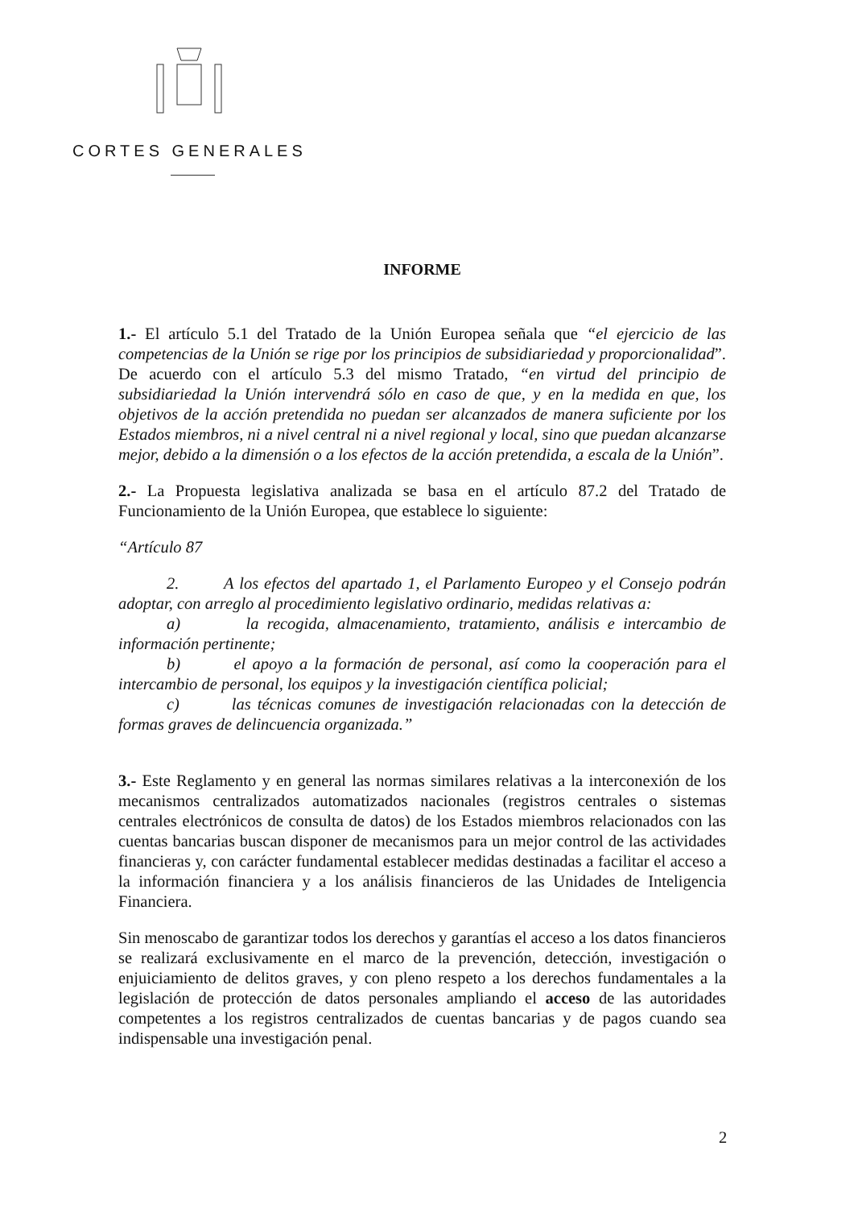CORTES GENERALES
INFORME
1.- El artículo 5.1 del Tratado de la Unión Europea señala que “el ejercicio de las competencias de la Unión se rige por los principios de subsidiariedad y proporcionalidad”. De acuerdo con el artículo 5.3 del mismo Tratado, “en virtud del principio de subsidiariedad la Unión intervendrá sólo en caso de que, y en la medida en que, los objetivos de la acción pretendida no puedan ser alcanzados de manera suficiente por los Estados miembros, ni a nivel central ni a nivel regional y local, sino que puedan alcanzarse mejor, debido a la dimensión o a los efectos de la acción pretendida, a escala de la Unión”.
2.- La Propuesta legislativa analizada se basa en el artículo 87.2 del Tratado de Funcionamiento de la Unión Europea, que establece lo siguiente:
“Artículo 87
2. A los efectos del apartado 1, el Parlamento Europeo y el Consejo podrán adoptar, con arreglo al procedimiento legislativo ordinario, medidas relativas a:
a) la recogida, almacenamiento, tratamiento, análisis e intercambio de información pertinente;
b) el apoyo a la formación de personal, así como la cooperación para el intercambio de personal, los equipos y la investigación científica policial;
c) las técnicas comunes de investigación relacionadas con la detección de formas graves de delincuencia organizada.”
3.- Este Reglamento y en general las normas similares relativas a la interconexión de los mecanismos centralizados automatizados nacionales (registros centrales o sistemas centrales electrónicos de consulta de datos) de los Estados miembros relacionados con las cuentas bancarias buscan disponer de mecanismos para un mejor control de las actividades financieras y, con carácter fundamental establecer medidas destinadas a facilitar el acceso a la información financiera y a los análisis financieros de las Unidades de Inteligencia Financiera.
Sin menoscabo de garantizar todos los derechos y garantías el acceso a los datos financieros se realizará exclusivamente en el marco de la prevención, detección, investigación o enjuiciamiento de delitos graves, y con pleno respeto a los derechos fundamentales a la legislación de protección de datos personales ampliando el acceso de las autoridades competentes a los registros centralizados de cuentas bancarias y de pagos cuando sea indispensable una investigación penal.
2